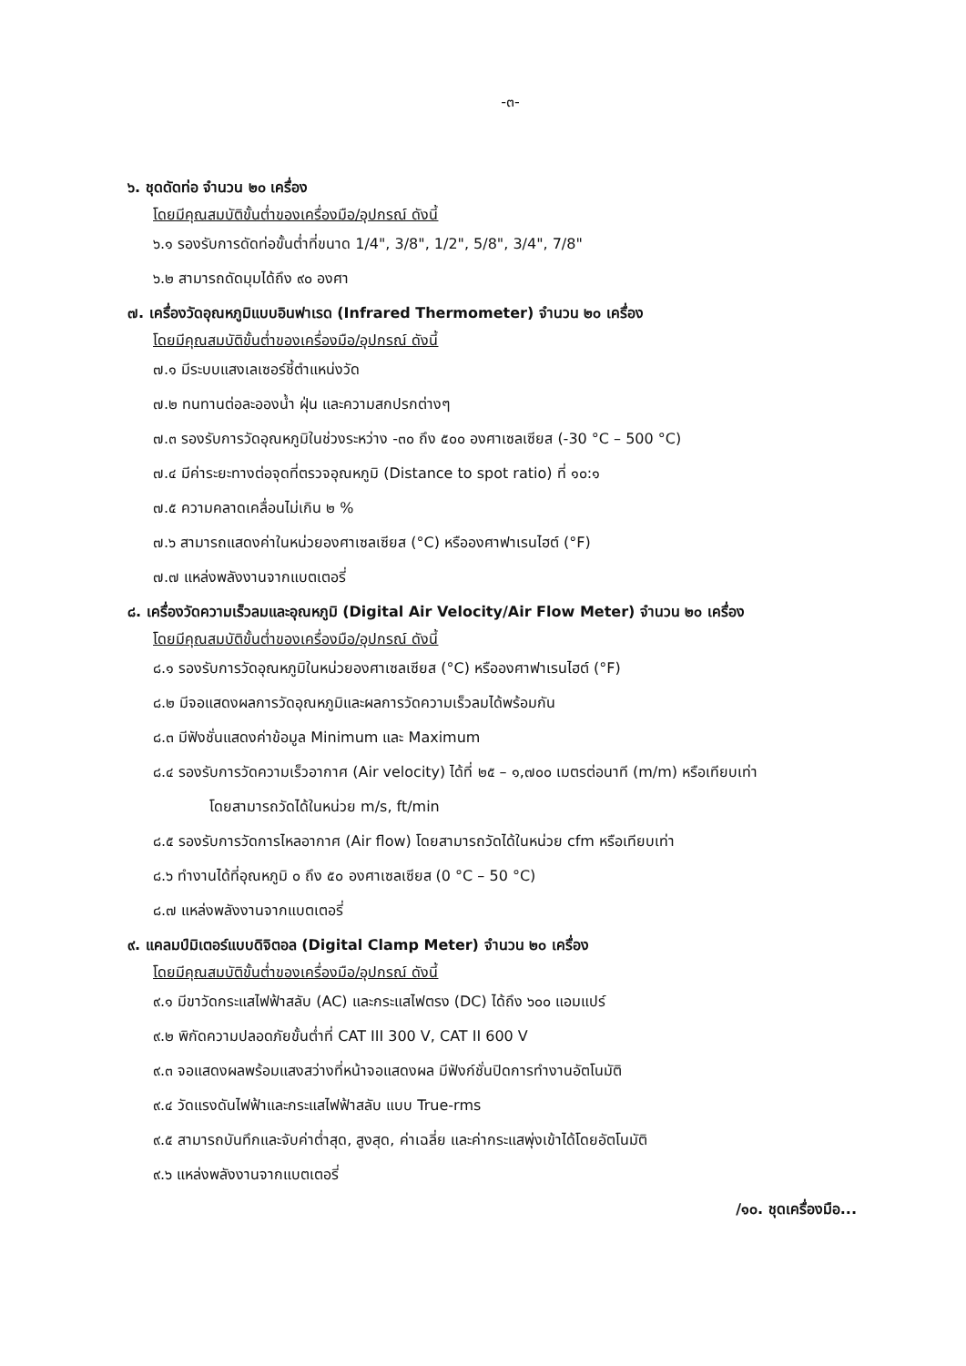-๓-
๖. ชุดดัดท่อ จำนวน ๒๐ เครื่อง
โดยมีคุณสมบัติขั้นต่ำของเครื่องมือ/อุปกรณ์ ดังนี้
๖.๑ รองรับการดัดท่อขั้นต่ำที่ขนาด 1/4", 3/8", 1/2", 5/8", 3/4", 7/8"
๖.๒ สามารถดัดมุมได้ถึง ๙๐ องศา
๗. เครื่องวัดอุณหภูมิแบบอินฟาเรด (Infrared Thermometer) จำนวน ๒๐ เครื่อง
โดยมีคุณสมบัติขั้นต่ำของเครื่องมือ/อุปกรณ์ ดังนี้
๗.๑ มีระบบแสงเลเซอร์ชี้ตำแหน่งวัด
๗.๒ ทนทานต่อละอองน้ำ ฝุ่น และความสกปรกต่างๆ
๗.๓ รองรับการวัดอุณหภูมิในช่วงระหว่าง -๓๐ ถึง ๕๐๐ องศาเซลเซียส (-30 °C – 500 °C)
๗.๔ มีค่าระยะทางต่อจุดที่ตรวจอุณหภูมิ (Distance to spot ratio) ที่ ๑๐:๑
๗.๕ ความคลาดเคลื่อนไม่เกิน ๒ %
๗.๖ สามารถแสดงค่าในหน่วยองศาเซลเซียส (°C) หรือองศาฟาเรนไฮต์ (°F)
๗.๗ แหล่งพลังงานจากแบตเตอรี่
๘. เครื่องวัดความเร็วลมและอุณหภูมิ (Digital Air Velocity/Air Flow Meter) จำนวน ๒๐ เครื่อง
โดยมีคุณสมบัติขั้นต่ำของเครื่องมือ/อุปกรณ์ ดังนี้
๘.๑ รองรับการวัดอุณหภูมิในหน่วยองศาเซลเซียส (°C) หรือองศาฟาเรนไฮต์ (°F)
๘.๒ มีจอแสดงผลการวัดอุณหภูมิและผลการวัดความเร็วลมได้พร้อมกัน
๘.๓ มีฟังชั่นแสดงค่าข้อมูล Minimum และ Maximum
๘.๔ รองรับการวัดความเร็วอากาศ (Air velocity) ได้ที่ ๒๕ – ๑,๗๐๐ เมตรต่อนาที (m/m) หรือเทียบเท่า
โดยสามารถวัดได้ในหน่วย m/s, ft/min
๘.๕ รองรับการวัดการไหลอากาศ (Air flow) โดยสามารถวัดได้ในหน่วย cfm หรือเทียบเท่า
๘.๖ ทำงานได้ที่อุณหภูมิ ๐ ถึง ๕๐ องศาเซลเซียส (0 °C – 50 °C)
๘.๗ แหล่งพลังงานจากแบตเตอรี่
๙. แคลมป์มิเตอร์แบบดิจิตอล (Digital Clamp Meter) จำนวน ๒๐ เครื่อง
โดยมีคุณสมบัติขั้นต่ำของเครื่องมือ/อุปกรณ์ ดังนี้
๙.๑ มีขาวัดกระแสไฟฟ้าสลับ (AC) และกระแสไฟตรง (DC) ได้ถึง ๖๐๐ แอมแปร์
๙.๒ พิกัดความปลอดภัยขั้นต่ำที่ CAT III 300 V, CAT II 600 V
๙.๓ จอแสดงผลพร้อมแสงสว่างที่หน้าจอแสดงผล มีฟังก์ชั่นปิดการทำงานอัตโนมัติ
๙.๔ วัดแรงดันไฟฟ้าและกระแสไฟฟ้าสลับ แบบ True-rms
๙.๕ สามารถบันทึกและจับค่าต่ำสุด, สูงสุด, ค่าเฉลี่ย และค่ากระแสพุ่งเข้าได้โดยอัตโนมัติ
๙.๖ แหล่งพลังงานจากแบตเตอรี่
/๑๐. ชุดเครื่องมือ...